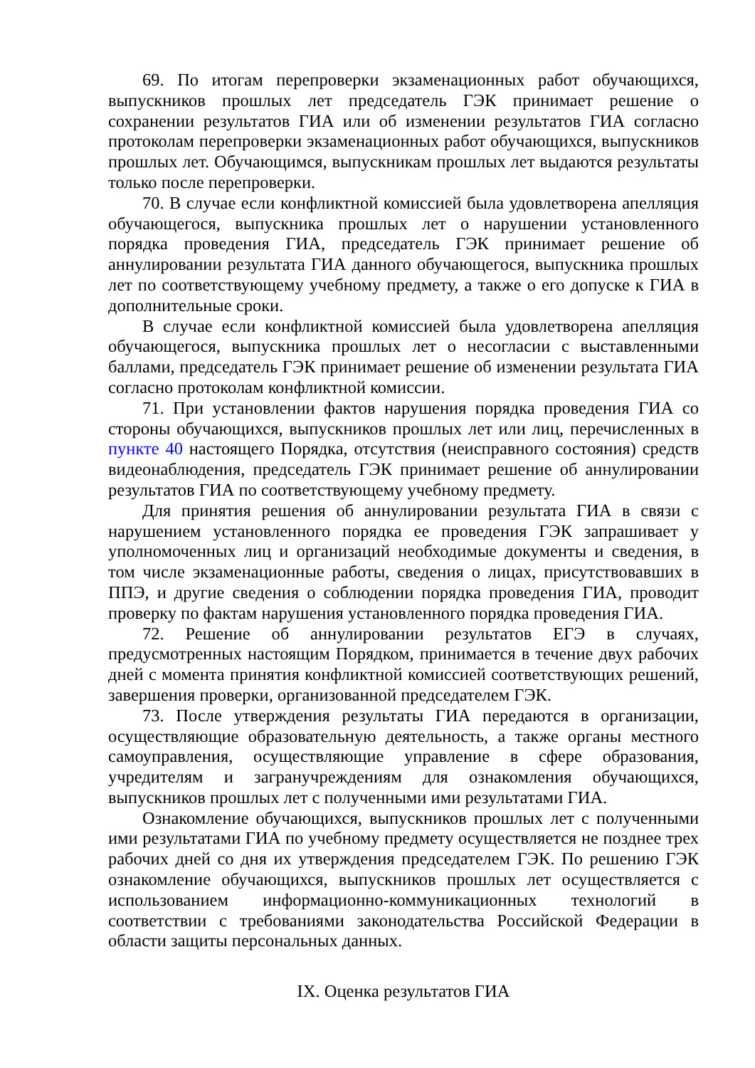69. По итогам перепроверки экзаменационных работ обучающихся, выпускников прошлых лет председатель ГЭК принимает решение о сохранении результатов ГИА или об изменении результатов ГИА согласно протоколам перепроверки экзаменационных работ обучающихся, выпускников прошлых лет. Обучающимся, выпускникам прошлых лет выдаются результаты только после перепроверки.
70. В случае если конфликтной комиссией была удовлетворена апелляция обучающегося, выпускника прошлых лет о нарушении установленного порядка проведения ГИА, председатель ГЭК принимает решение об аннулировании результата ГИА данного обучающегося, выпускника прошлых лет по соответствующему учебному предмету, а также о его допуске к ГИА в дополнительные сроки.
В случае если конфликтной комиссией была удовлетворена апелляция обучающегося, выпускника прошлых лет о несогласии с выставленными баллами, председатель ГЭК принимает решение об изменении результата ГИА согласно протоколам конфликтной комиссии.
71. При установлении фактов нарушения порядка проведения ГИА со стороны обучающихся, выпускников прошлых лет или лиц, перечисленных в пункте 40 настоящего Порядка, отсутствия (неисправного состояния) средств видеонаблюдения, председатель ГЭК принимает решение об аннулировании результатов ГИА по соответствующему учебному предмету.
Для принятия решения об аннулировании результата ГИА в связи с нарушением установленного порядка ее проведения ГЭК запрашивает у уполномоченных лиц и организаций необходимые документы и сведения, в том числе экзаменационные работы, сведения о лицах, присутствовавших в ППЭ, и другие сведения о соблюдении порядка проведения ГИА, проводит проверку по фактам нарушения установленного порядка проведения ГИА.
72. Решение об аннулировании результатов ЕГЭ в случаях, предусмотренных настоящим Порядком, принимается в течение двух рабочих дней с момента принятия конфликтной комиссией соответствующих решений, завершения проверки, организованной председателем ГЭК.
73. После утверждения результаты ГИА передаются в организации, осуществляющие образовательную деятельность, а также органы местного самоуправления, осуществляющие управление в сфере образования, учредителям и загранучреждениям для ознакомления обучающихся, выпускников прошлых лет с полученными ими результатами ГИА.
Ознакомление обучающихся, выпускников прошлых лет с полученными ими результатами ГИА по учебному предмету осуществляется не позднее трех рабочих дней со дня их утверждения председателем ГЭК. По решению ГЭК ознакомление обучающихся, выпускников прошлых лет осуществляется с использованием информационно-коммуникационных технологий в соответствии с требованиями законодательства Российской Федерации в области защиты персональных данных.
IX. Оценка результатов ГИА